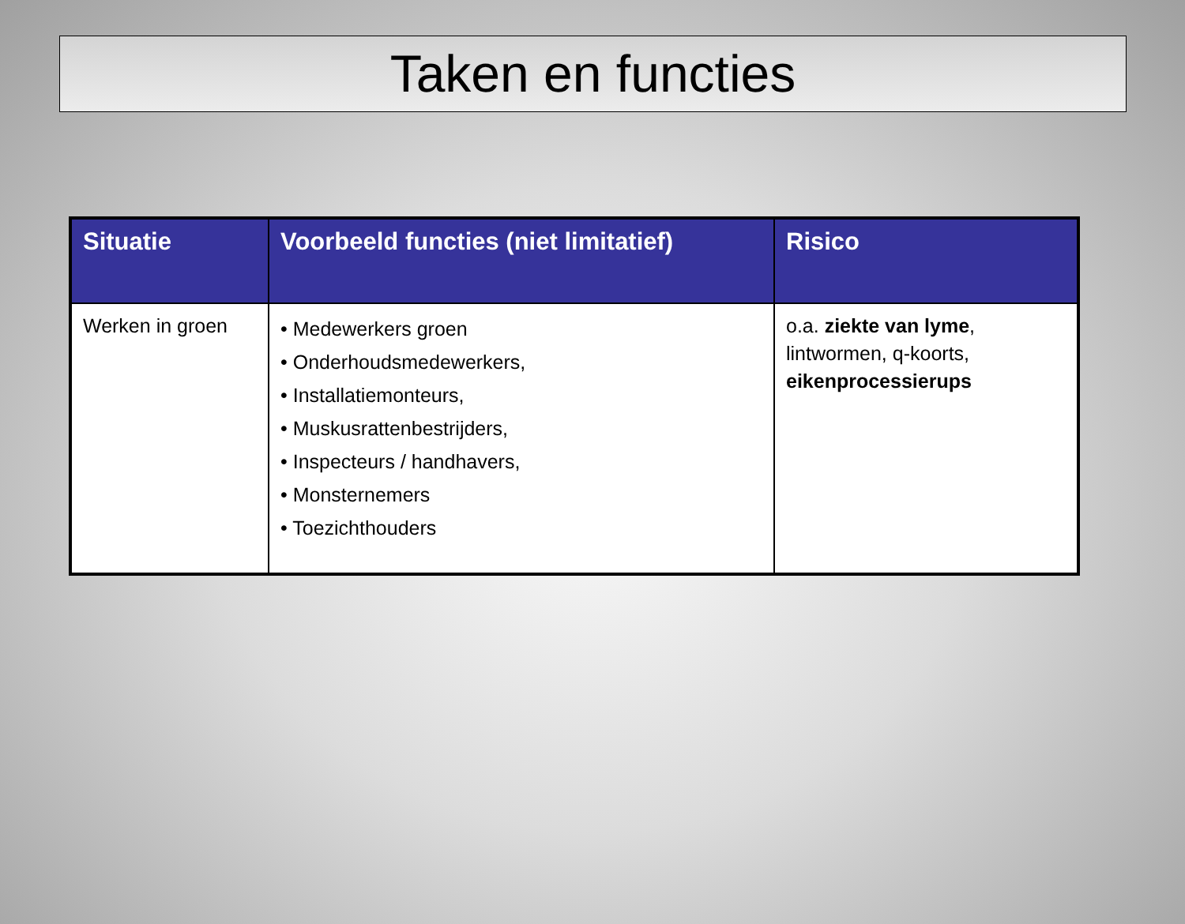Taken en functies
| Situatie | Voorbeeld functies (niet limitatief) | Risico |
| --- | --- | --- |
| Werken in groen | • Medewerkers groen • Onderhoudsmedewerkers, • Installatiemonteurs, • Muskusrattenbestrijders, • Inspecteurs / handhavers, • Monsternemers • Toezichthouders | o.a. ziekte van lyme , lintwormen, q-koorts, eikenprocessierups |